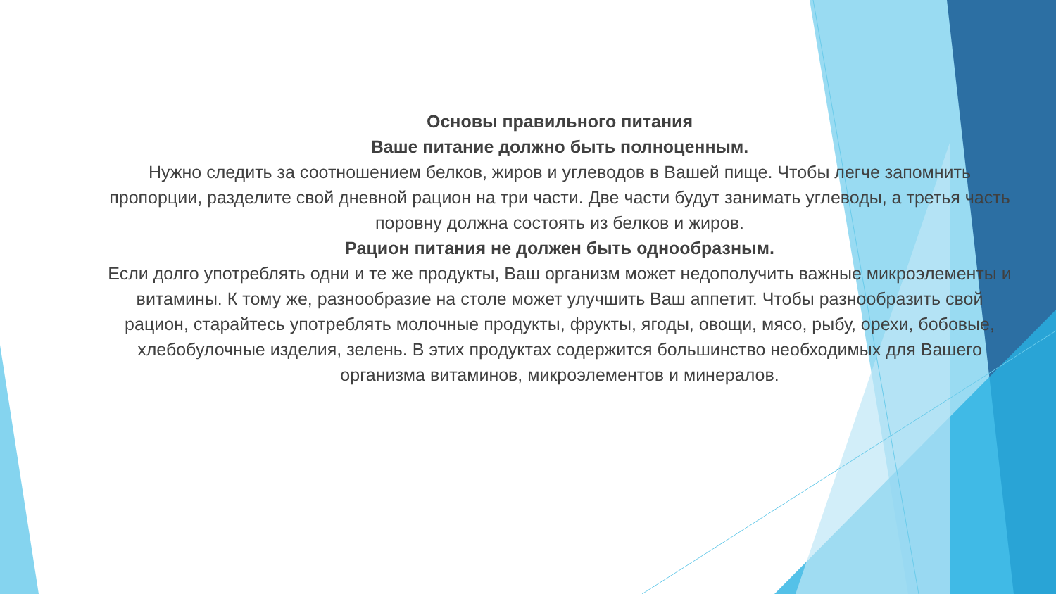Основы правильного питания
Ваше питание должно быть полноценным.
Нужно следить за соотношением белков, жиров и углеводов в Вашей пище. Чтобы легче запомнить пропорции, разделите свой дневной рацион на три части. Две части будут занимать углеводы, а третья часть поровну должна состоять из белков и жиров.
Рацион питания не должен быть однообразным.
Если долго употреблять одни и те же продукты, Ваш организм может недополучить важные микроэлементы и витамины. К тому же, разнообразие на столе может улучшить Ваш аппетит. Чтобы разнообразить свой рацион, старайтесь употреблять молочные продукты, фрукты, ягоды, овощи, мясо, рыбу, орехи, бобовые, хлебобулочные изделия, зелень. В этих продуктах содержится большинство необходимых для Вашего организма витаминов, микроэлементов и минералов.